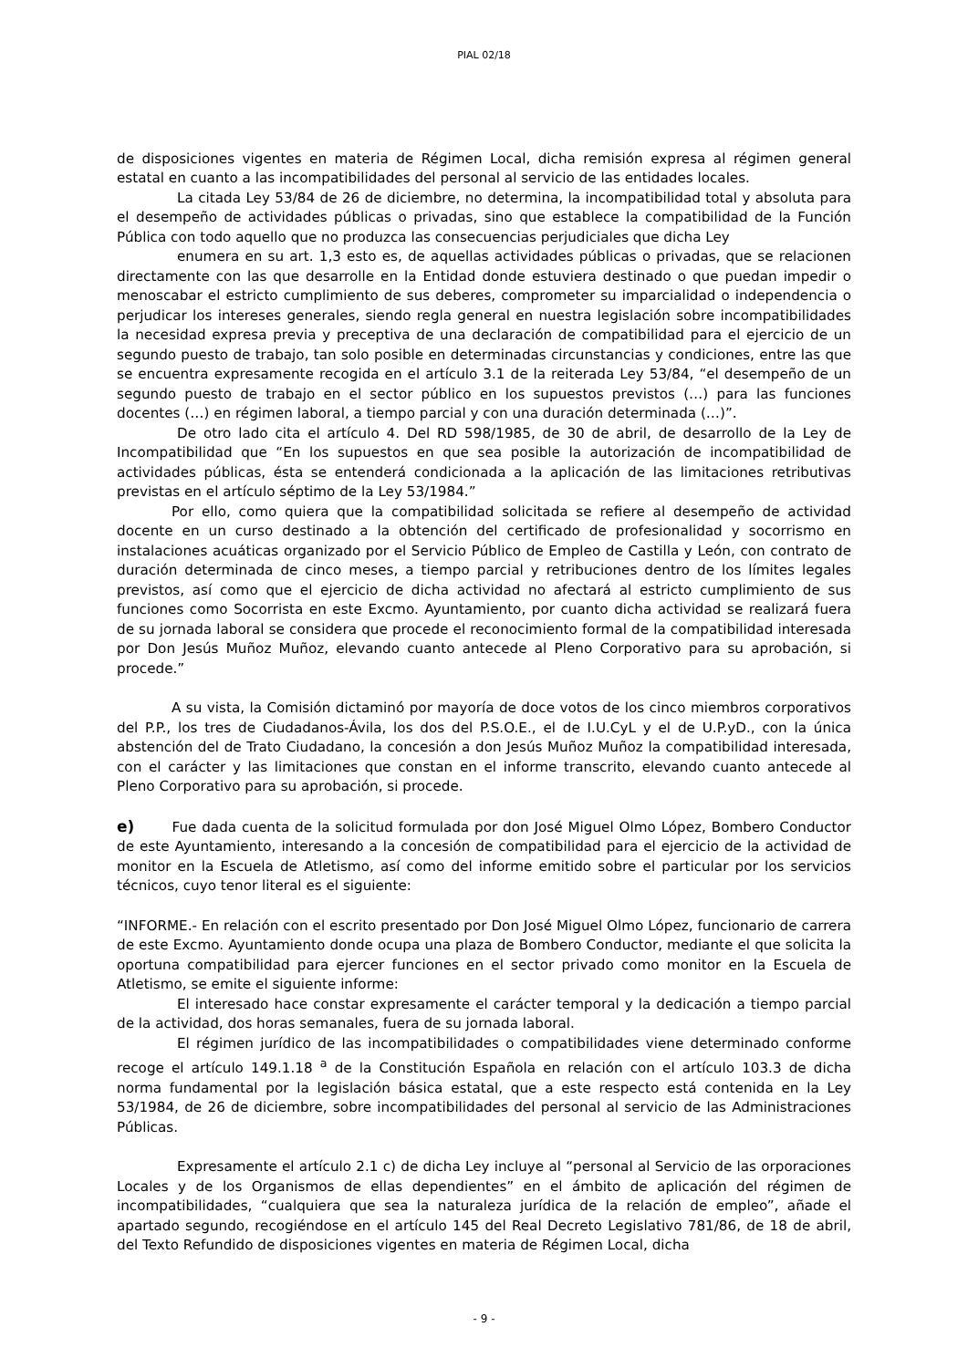PIAL 02/18
de disposiciones vigentes en materia de Régimen Local, dicha remisión expresa al régimen general estatal en cuanto a las incompatibilidades del personal al servicio de las entidades locales.
La citada Ley 53/84 de 26 de diciembre, no determina, la incompatibilidad total y absoluta para el desempeño de actividades públicas o privadas, sino que establece la compatibilidad de la Función Pública con todo aquello que no produzca las consecuencias perjudiciales que dicha Ley
enumera en su art. 1,3 esto es, de aquellas actividades públicas o privadas, que se relacionen directamente con las que desarrolle en la Entidad donde estuviera destinado o que puedan impedir o menoscabar el estricto cumplimiento de sus deberes, comprometer su imparcialidad o independencia o perjudicar los intereses generales, siendo regla general en nuestra legislación sobre incompatibilidades la necesidad expresa previa y preceptiva de una declaración de compatibilidad para el ejercicio de un segundo puesto de trabajo, tan solo posible en determinadas circunstancias y condiciones, entre las que se encuentra expresamente recogida en el artículo 3.1 de la reiterada Ley 53/84, “el desempeño de un segundo puesto de trabajo en el sector público en los supuestos previstos (…) para las funciones docentes (…) en régimen laboral, a tiempo parcial y con una duración determinada (…)”.
De otro lado cita el artículo 4. Del RD 598/1985, de 30 de abril, de desarrollo de la Ley de Incompatibilidad que “En los supuestos en que sea posible la autorización de incompatibilidad de actividades públicas, ésta se entenderá condicionada a la aplicación de las limitaciones retributivas previstas en el artículo séptimo de la Ley 53/1984.”
Por ello, como quiera que la compatibilidad solicitada se refiere al desempeño de actividad docente en un curso destinado a la obtención del certificado de profesionalidad y socorrismo en instalaciones acuáticas organizado por el Servicio Público de Empleo de Castilla y León, con contrato de duración determinada de cinco meses, a tiempo parcial y retribuciones dentro de los límites legales previstos, así como que el ejercicio de dicha actividad no afectará al estricto cumplimiento de sus funciones como Socorrista en este Excmo. Ayuntamiento, por cuanto dicha actividad se realizará fuera de su jornada laboral se considera que procede el reconocimiento formal de la compatibilidad interesada por Don Jesús Muñoz Muñoz, elevando cuanto antecede al Pleno Corporativo para su aprobación, si procede.”
A su vista, la Comisión dictaminó por mayoría de doce votos de los cinco miembros corporativos del P.P., los tres de Ciudadanos-Ávila, los dos del P.S.O.E., el de I.U.CyL y el de U.P.yD., con la única abstención del de Trato Ciudadano, la concesión a don Jesús Muñoz Muñoz la compatibilidad interesada, con el carácter y las limitaciones que constan en el informe transcrito, elevando cuanto antecede al Pleno Corporativo para su aprobación, si procede.
e) Fue dada cuenta de la solicitud formulada por don José Miguel Olmo López, Bombero Conductor de este Ayuntamiento, interesando a la concesión de compatibilidad para el ejercicio de la actividad de monitor en la Escuela de Atletismo, así como del informe emitido sobre el particular por los servicios técnicos, cuyo tenor literal es el siguiente:
“INFORME.- En relación con el escrito presentado por Don José Miguel Olmo López, funcionario de carrera de este Excmo. Ayuntamiento donde ocupa una plaza de Bombero Conductor, mediante el que solicita la oportuna compatibilidad para ejercer funciones en el sector privado como monitor en la Escuela de Atletismo, se emite el siguiente informe:
El interesado hace constar expresamente el carácter temporal y la dedicación a tiempo parcial de la actividad, dos horas semanales, fuera de su jornada laboral.
El régimen jurídico de las incompatibilidades o compatibilidades viene determinado conforme recoge el artículo 149.1.18 <sup>a</sup> de la Constitución Española en relación con el artículo 103.3 de dicha norma fundamental por la legislación básica estatal, que a este respecto está contenida en la Ley 53/1984, de 26 de diciembre, sobre incompatibilidades del personal al servicio de las Administraciones Públicas.
Expresamente el artículo 2.1 c) de dicha Ley incluye al “personal al Servicio de las orporaciones Locales y de los Organismos de ellas dependientes” en el ámbito de aplicación del régimen de incompatibilidades, “cualquiera que sea la naturaleza jurídica de la relación de empleo”, añade el apartado segundo, recogiéndose en el artículo 145 del Real Decreto Legislativo 781/86, de 18 de abril, del Texto Refundido de disposiciones vigentes en materia de Régimen Local, dicha
- 9 -